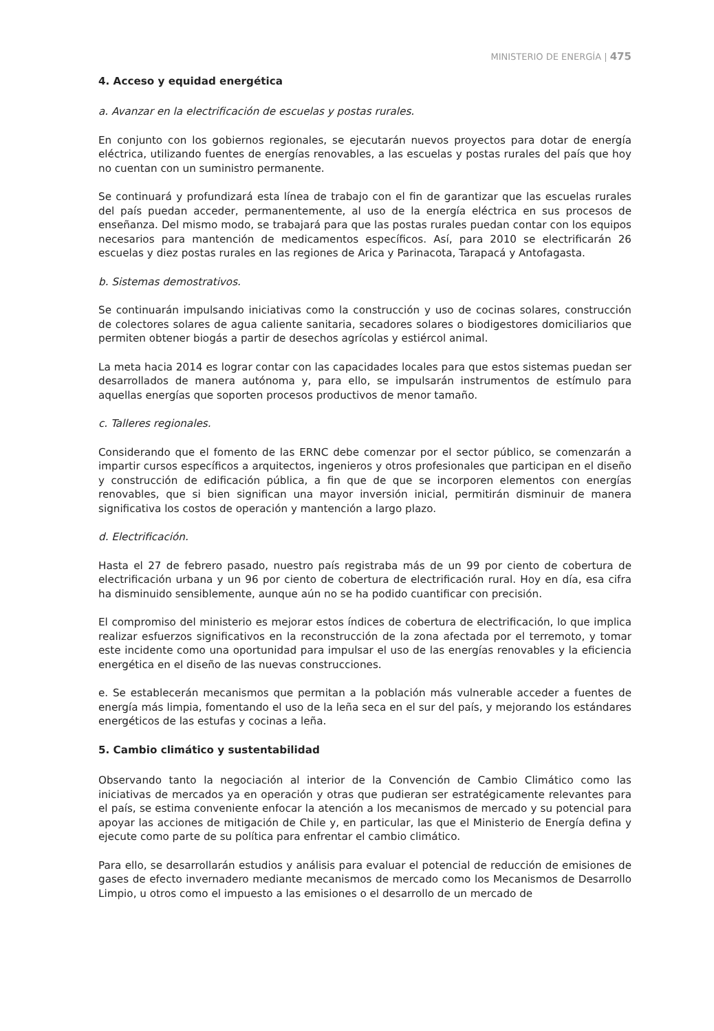MINISTERIO DE ENERGÍA | 475
4. Acceso y equidad energética
a. Avanzar en la electrificación de escuelas y postas rurales.
En conjunto con los gobiernos regionales, se ejecutarán nuevos proyectos para dotar de energía eléctrica, utilizando fuentes de energías renovables, a las escuelas y postas rurales del país que hoy no cuentan con un suministro permanente.
Se continuará y profundizará esta línea de trabajo con el fin de garantizar que las escuelas rurales del país puedan acceder, permanentemente, al uso de la energía eléctrica en sus procesos de enseñanza. Del mismo modo, se trabajará para que las postas rurales puedan contar con los equipos necesarios para mantención de medicamentos específicos. Así, para 2010 se electrificarán 26 escuelas y diez postas rurales en las regiones de Arica y Parinacota, Tarapacá y Antofagasta.
b. Sistemas demostrativos.
Se continuarán impulsando iniciativas como la construcción y uso de cocinas solares, construcción de colectores solares de agua caliente sanitaria, secadores solares o biodigestores domiciliarios que permiten obtener biogás a partir de desechos agrícolas y estiércol animal.
La meta hacia 2014 es lograr contar con las capacidades locales para que estos sistemas puedan ser desarrollados de manera autónoma y, para ello, se impulsarán instrumentos de estímulo para aquellas energías que soporten procesos productivos de menor tamaño.
c. Talleres regionales.
Considerando que el fomento de las ERNC debe comenzar por el sector público, se comenzarán a impartir cursos específicos a arquitectos, ingenieros y otros profesionales que participan en el diseño y construcción de edificación pública, a fin que de que se incorporen elementos con energías renovables, que si bien significan una mayor inversión inicial, permitirán disminuir de manera significativa los costos de operación y mantención a largo plazo.
d. Electrificación.
Hasta el 27 de febrero pasado, nuestro país registraba más de un 99 por ciento de cobertura de electrificación urbana y un 96 por ciento de cobertura de electrificación rural. Hoy en día, esa cifra ha disminuido sensiblemente, aunque aún no se ha podido cuantificar con precisión.
El compromiso del ministerio es mejorar estos índices de cobertura de electrificación, lo que implica realizar esfuerzos significativos en la reconstrucción de la zona afectada por el terremoto, y tomar este incidente como una oportunidad para impulsar el uso de las energías renovables y la eficiencia energética en el diseño de las nuevas construcciones.
e. Se establecerán mecanismos que permitan a la población más vulnerable acceder a fuentes de energía más limpia, fomentando el uso de la leña seca en el sur del país, y mejorando los estándares energéticos de las estufas y cocinas a leña.
5. Cambio climático y sustentabilidad
Observando tanto la negociación al interior de la Convención de Cambio Climático como las iniciativas de mercados ya en operación y otras que pudieran ser estratégicamente relevantes para el país, se estima conveniente enfocar la atención a los mecanismos de mercado y su potencial para apoyar las acciones de mitigación de Chile y, en particular, las que el Ministerio de Energía defina y ejecute como parte de su política para enfrentar el cambio climático.
Para ello, se desarrollarán estudios y análisis para evaluar el potencial de reducción de emisiones de gases de efecto invernadero mediante mecanismos de mercado como los Mecanismos de Desarrollo Limpio, u otros como el impuesto a las emisiones o el desarrollo de un mercado de